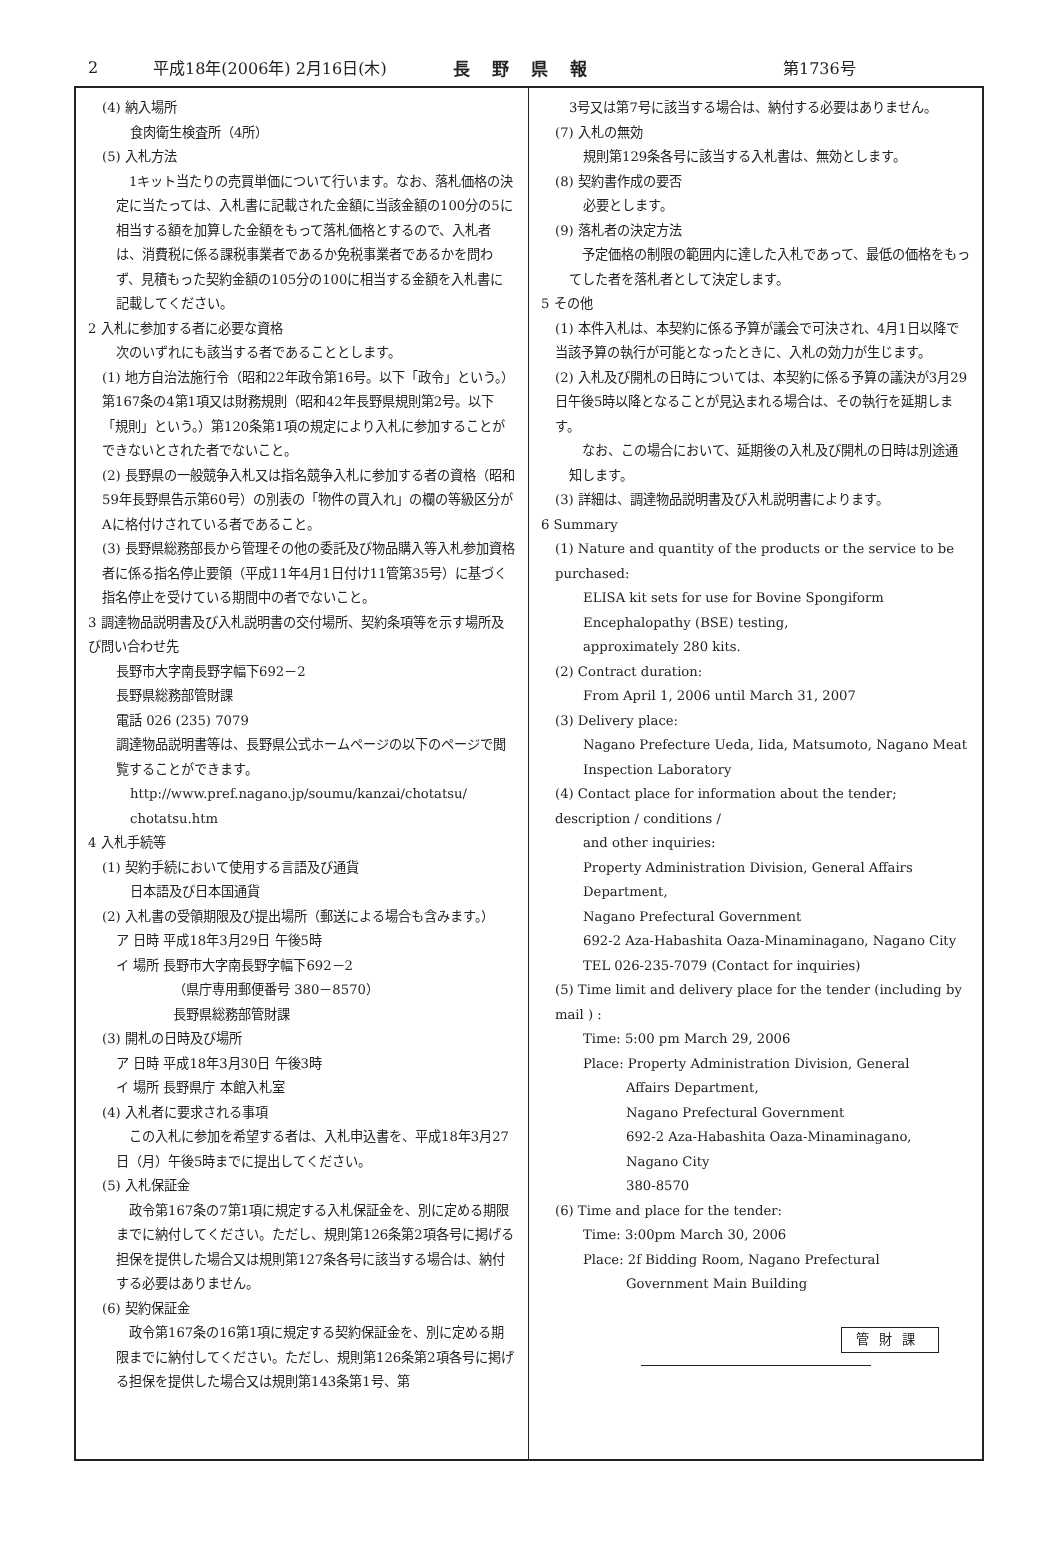2 平成18年(2006年) 2月16日(木) 長野県報 第1736号
(4) 納入場所
食肉衛生検査所（4所）
(5) 入札方法
　1キット当たりの売買単価について行います。なお、落札価格の決定に当たっては、入札書に記載された金額に当該金額の100分の5に相当する額を加算した金額をもって落札価格とするので、入札者は、消費税に係る課税事業者であるか免税事業者であるかを問わず、見積もった契約金額の105分の100に相当する金額を入札書に記載してください。
2 入札に参加する者に必要な資格
次のいずれにも該当する者であることとします。
(1) 地方自治法施行令（昭和22年政令第16号。以下「政令」という。）第167条の4第1項又は財務規則（昭和42年長野県規則第2号。以下「規則」という。）第120条第1項の規定により入札に参加することができないとされた者でないこと。
(2) 長野県の一般競争入札又は指名競争入札に参加する者の資格（昭和59年長野県告示第60号）の別表の「物件の買入れ」の欄の等級区分がAに格付けされている者であること。
(3) 長野県総務部長から管理その他の委託及び物品購入等入札参加資格者に係る指名停止要領（平成11年4月1日付け11管第35号）に基づく指名停止を受けている期間中の者でないこと。
3 調達物品説明書及び入札説明書の交付場所、契約条項等を示す場所及び問い合わせ先
長野市大字南長野字幅下692－2
長野県総務部管財課
電話 026 (235) 7079
調達物品説明書等は、長野県公式ホームページの以下のページで閲覧することができます。
http://www.pref.nagano.jp/soumu/kanzai/chotatsu/ chotatsu.htm
4 入札手続等
(1) 契約手続において使用する言語及び通貨
日本語及び日本国通貨
(2) 入札書の受領期限及び提出場所（郵送による場合も含みます。）
ア 日時 平成18年3月29日 午後5時
イ 場所 長野市大字南長野字幅下692－2
（県庁専用郵便番号 380－8570）
長野県総務部管財課
(3) 開札の日時及び場所
ア 日時 平成18年3月30日 午後3時
イ 場所 長野県庁 本館入札室
(4) 入札者に要求される事項
　この入札に参加を希望する者は、入札申込書を、平成18年3月27日（月）午後5時までに提出してください。
(5) 入札保証金
　政令第167条の7第1項に規定する入札保証金を、別に定める期限までに納付してください。ただし、規則第126条第2項各号に掲げる担保を提供した場合又は規則第127条各号に該当する場合は、納付する必要はありません。
(6) 契約保証金
　政令第167条の16第1項に規定する契約保証金を、別に定める期限までに納付してください。ただし、規則第126条第2項各号に掲げる担保を提供した場合又は規則第143条第1号、第
3号又は第7号に該当する場合は、納付する必要はありません。
(7) 入札の無効
規則第129条各号に該当する入札書は、無効とします。
(8) 契約書作成の要否
必要とします。
(9) 落札者の決定方法
　予定価格の制限の範囲内に達した入札であって、最低の価格をもってした者を落札者として決定します。
5 その他
(1) 本件入札は、本契約に係る予算が議会で可決され、4月1日以降で当該予算の執行が可能となったときに、入札の効力が生じます。
(2) 入札及び開札の日時については、本契約に係る予算の議決が3月29日午後5時以降となることが見込まれる場合は、その執行を延期します。
　なお、この場合において、延期後の入札及び開札の日時は別途通知します。
(3) 詳細は、調達物品説明書及び入札説明書によります。
6 Summary
(1) Nature and quantity of the products or the service to be purchased:
ELISA kit sets for use for Bovine Spongiform Encephalopathy (BSE) testing,
approximately 280 kits.
(2) Contract duration:
From April 1, 2006 until March 31, 2007
(3) Delivery place:
Nagano Prefecture Ueda, Iida, Matsumoto, Nagano Meat Inspection Laboratory
(4) Contact place for information about the tender; description / conditions /
and other inquiries:
Property Administration Division, General Affairs Department,
Nagano Prefectural Government
692-2 Aza-Habashita Oaza-Minaminagano, Nagano City
TEL 026-235-7079 (Contact for inquiries)
(5) Time limit and delivery place for the tender (including by mail ) :
Time: 5:00 pm March 29, 2006
Place: Property Administration Division, General
Affairs Department,
Nagano Prefectural Government
692-2 Aza-Habashita Oaza-Minaminagano,
Nagano City
380-8570
(6) Time and place for the tender:
Time: 3:00pm March 30, 2006
Place: 2f Bidding Room, Nagano Prefectural
Government Main Building
管財課